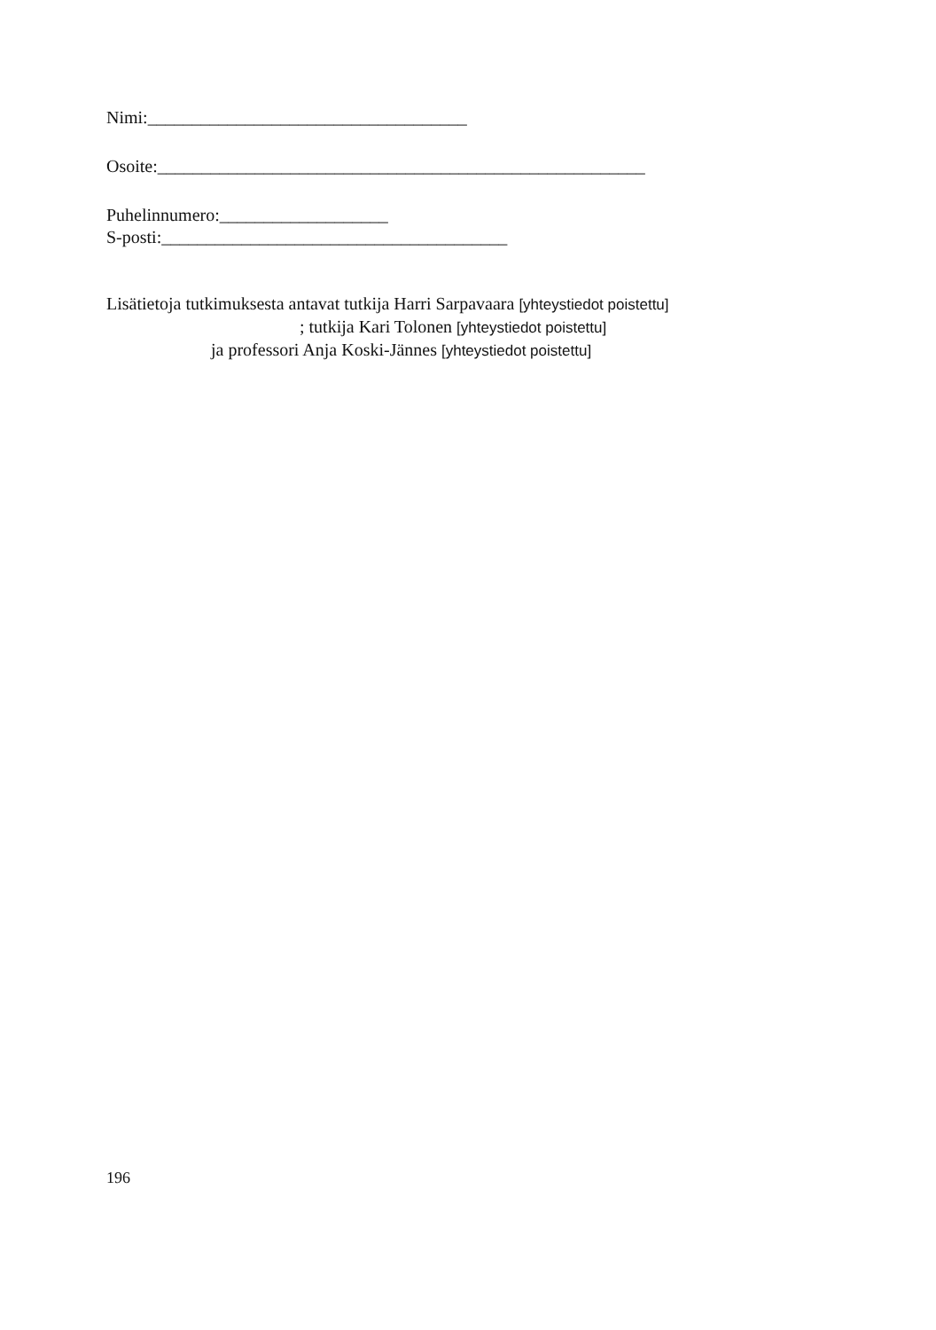Nimi:____________________________________
Osoite:_______________________________________________________
Puhelinnumero:___________________
S-posti:_______________________________________
Lisätietoja tutkimuksesta antavat tutkija Harri Sarpavaara [yhteystiedot poistettu]
; tutkija Kari Tolonen [yhteystiedot poistettu]
ja professori Anja Koski-Jännes [yhteystiedot poistettu]
196